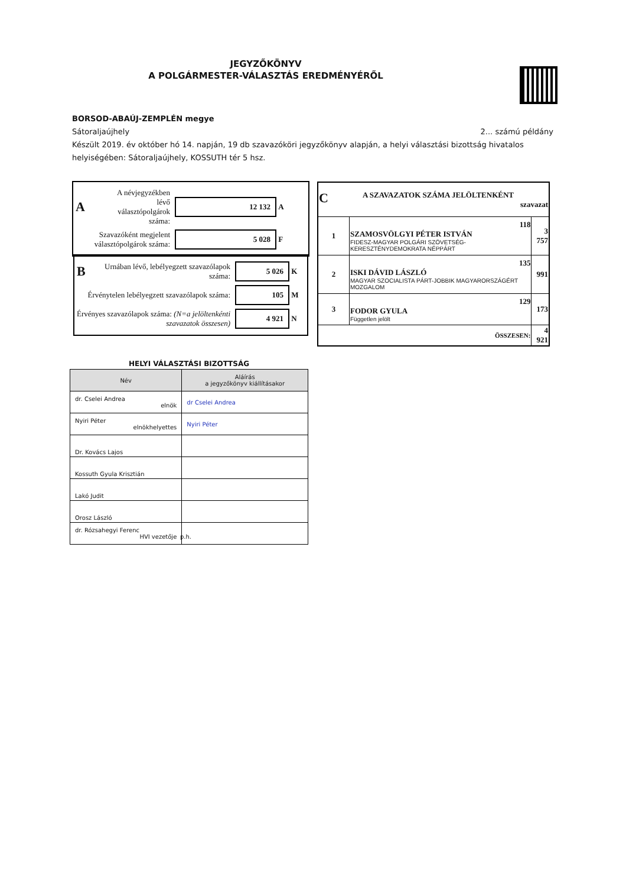JEGYZŐKÖNYV
A POLGÁRMESTER-VÁLASZTÁS EREDMÉNYÉRŐL
BORSOD-ABAÚJ-ZEMPLÉN megye
Sátoraljaújhely 2... számú példány
Készült 2019. év október hó 14. napján, 19 db szavazóköri jegyzőkönyv alapján, a helyi választási bizottság hivatalos helyiségében: Sátoraljaújhely, KOSSUTH tér 5 hsz.
A A névjegyzékben lévő választópolgárok száma: 12 132 A
Szavazóként megjelent választópolgárok száma: 5 028 F
B Urnában lévő, lebélyegzett szavazólapok száma: 5 026 K
Érvénytelen lebélyegzett szavazólapok száma: 105 M
Érvényes szavazólapok száma: (N=a jelöltenkénti szavazatok összesen) 4 921 N
| C A SZAVAZATOK SZÁMA JELÖLTENKÉNT szavazat | | |
| 1 | 118 SZAMOSVÖLGYI PÉTER ISTVÁN FIDESZ-MAGYAR POLGÁRI SZÖVETSÉG-KERESZTÉNYDEMOKRATA NÉPPÁRT | 3 757 |
| 2 | 135 ISKI DÁVID LÁSZLÓ MAGYAR SZOCIALISTA PÁRT-JOBBIK MAGYARORSZÁGÉRT MOZGALOM | 991 |
| 3 | 129 FODOR GYULA Független jelölt | 173 |
| ÖSSZESEN: | | 4 921 |
HELYI VÁLASZTÁSI BIZOTTSÁG
| Név | Aláírás a jegyzőkönyv kiállításakor |
| --- | --- |
| dr. Cselei Andrea elnök | dr Cselei Andrea |
| Nyiri Péter elnökhelyettes | Nyiri Péter |
| Dr. Kovács Lajos | |
| Kossuth Gyula Krisztián | |
| Lakó Judit | |
| Orosz László | |
| dr. Rózsahegyi Ferenc HVI vezetője | |
p.h.